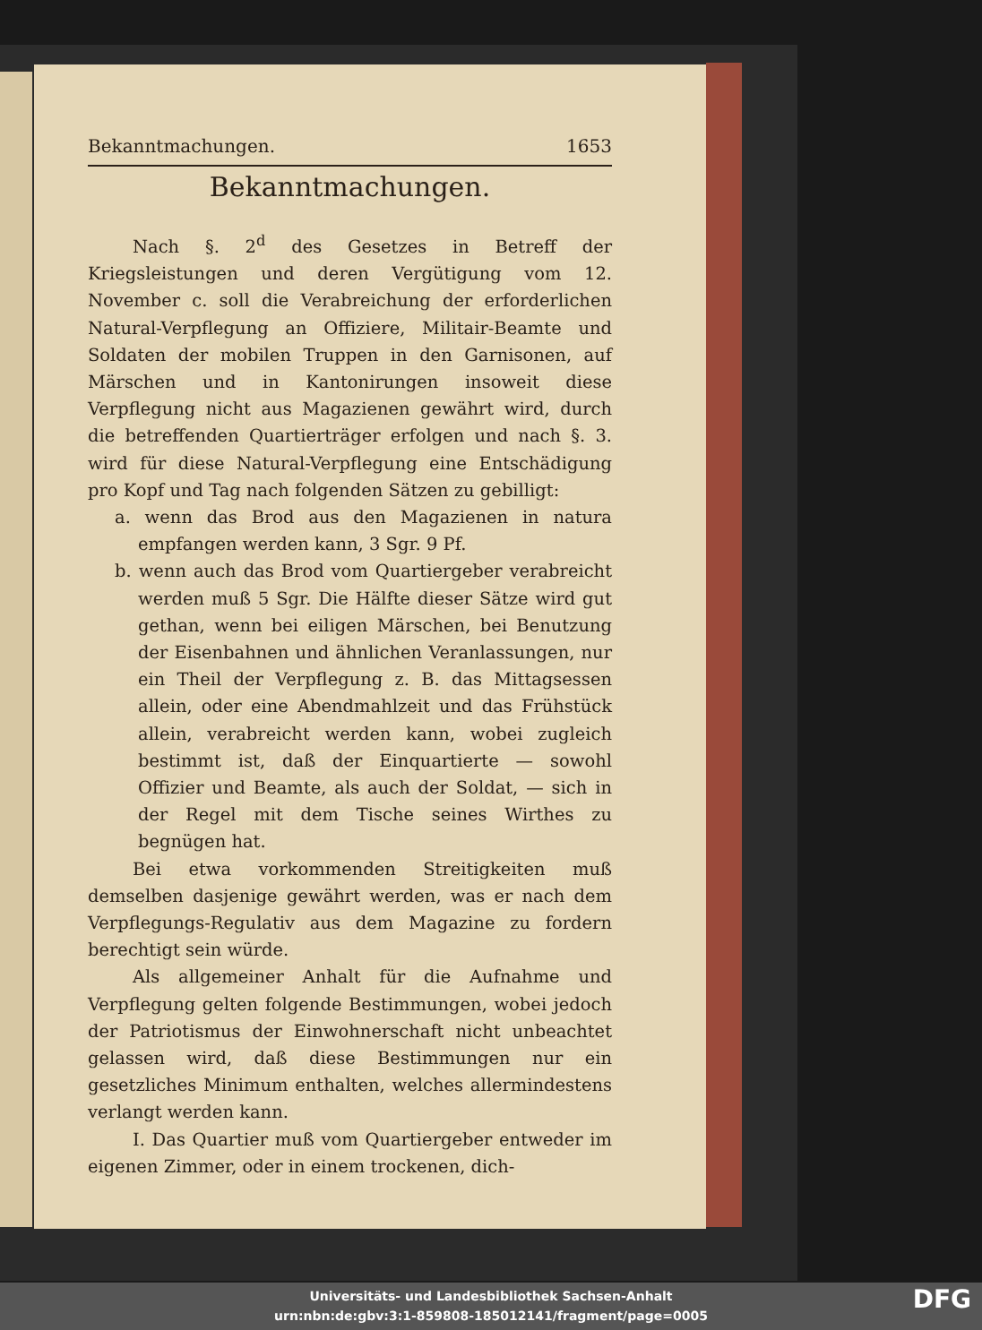Bekanntmachungen. 1653
Bekanntmachungen.
Nach §. 2<sup>d</sup> des Gesetzes in Betreff der Kriegsleistungen und deren Vergütigung vom 12. November c. soll die Verabreichung der erforderlichen Natural-Verpflegung an Offiziere, Militair-Beamte und Soldaten der mobilen Truppen in den Garnisonen, auf Märschen und in Kantonirungen insoweit diese Verpflegung nicht aus Magazienen gewährt wird, durch die betreffenden Quartierträger erfolgen und nach §. 3. wird für diese Natural-Verpflegung eine Entschädigung pro Kopf und Tag nach folgenden Sätzen zu gebilligt:
a. wenn das Brod aus den Magazienen in natura empfangen werden kann, 3 Sgr. 9 Pf.
b. wenn auch das Brod vom Quartiergeber verabreicht werden muß 5 Sgr. Die Hälfte dieser Sätze wird gut gethan, wenn bei eiligen Märschen, bei Benutzung der Eisenbahnen und ähnlichen Veranlassungen, nur ein Theil der Verpflegung z. B. das Mittagsessen allein, oder eine Abendmahlzeit und das Frühstück allein, verabreicht werden kann, wobei zugleich bestimmt ist, daß der Einquartierte — sowohl Offizier und Beamte, als auch der Soldat, — sich in der Regel mit dem Tische seines Wirthes zu begnügen hat.
Bei etwa vorkommenden Streitigkeiten muß demselben dasjenige gewährt werden, was er nach dem Verpflegungs-Regulativ aus dem Magazine zu fordern berechtigt sein würde.
Als allgemeiner Anhalt für die Aufnahme und Verpflegung gelten folgende Bestimmungen, wobei jedoch der Patriotismus der Einwohnerschaft nicht unbeachtet gelassen wird, daß diese Bestimmungen nur ein gesetzliches Minimum enthalten, welches allermindestens verlangt werden kann.
I. Das Quartier muß vom Quartiergeber entweder im eigenen Zimmer, oder in einem trockenen, dich-
Universitäts- und Landesbibliothek Sachsen-Anhalt
urn:nbn:de:gbv:3:1-859808-185012141/fragment/page=0005
DFG